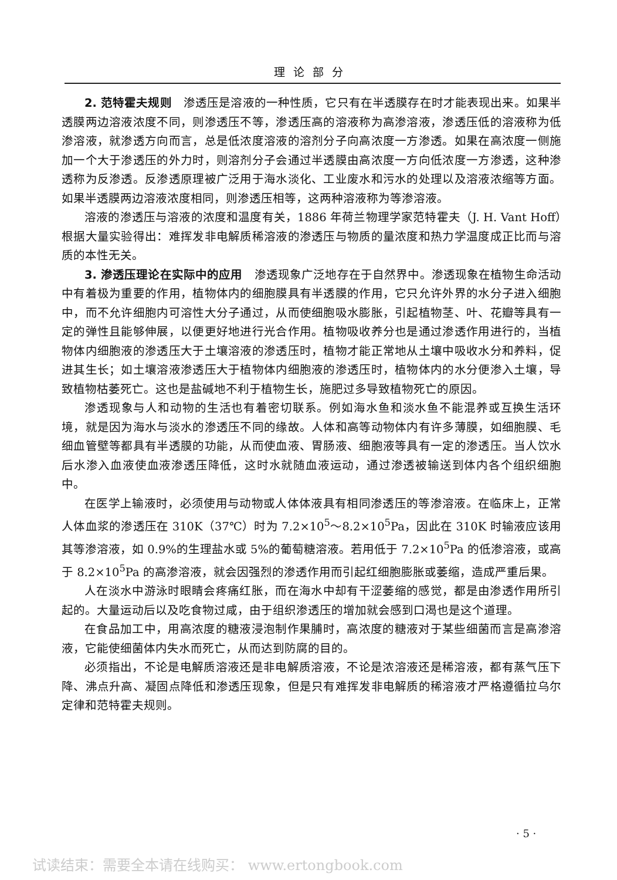理论部分
2. 范特霍夫规则　渗透压是溶液的一种性质，它只有在半透膜存在时才能表现出来。如果半透膜两边溶液浓度不同，则渗透压不等，渗透压高的溶液称为高渗溶液，渗透压低的溶液称为低渗溶液，就渗透方向而言，总是低浓度溶液的溶剂分子向高浓度一方渗透。如果在高浓度一侧施加一个大于渗透压的外力时，则溶剂分子会通过半透膜由高浓度一方向低浓度一方渗透，这种渗透称为反渗透。反渗透原理被广泛用于海水淡化、工业废水和污水的处理以及溶液浓缩等方面。如果半透膜两边溶液浓度相同，则渗透压相等，这两种溶液称为等渗溶液。
溶液的渗透压与溶液的浓度和温度有关，1886 年荷兰物理学家范特霍夫（J. H. Vant Hoff）根据大量实验得出：难挥发非电解质稀溶液的渗透压与物质的量浓度和热力学温度成正比而与溶质的本性无关。
3. 渗透压理论在实际中的应用　渗透现象广泛地存在于自然界中。渗透现象在植物生命活动中有着极为重要的作用，植物体内的细胞膜具有半透膜的作用，它只允许外界的水分子进入细胞中，而不允许细胞内可溶性大分子通过，从而使细胞吸水膨胀，引起植物茎、叶、花瓣等具有一定的弹性且能够伸展，以便更好地进行光合作用。植物吸收养分也是通过渗透作用进行的，当植物体内细胞液的渗透压大于土壤溶液的渗透压时，植物才能正常地从土壤中吸收水分和养料，促进其生长；如土壤溶液渗透压大于植物体内细胞液的渗透压时，植物体内的水分便渗入土壤，导致植物枯萎死亡。这也是盐碱地不利于植物生长，施肥过多导致植物死亡的原因。
渗透现象与人和动物的生活也有着密切联系。例如海水鱼和淡水鱼不能混养或互换生活环境，就是因为海水与淡水的渗透压不同的缘故。人体和高等动物体内有许多薄膜，如细胞膜、毛细血管壁等都具有半透膜的功能，从而使血液、胃肠液、细胞液等具有一定的渗透压。当人饮水后水渗入血液使血液渗透压降低，这时水就随血液运动，通过渗透被输送到体内各个组织细胞中。
在医学上输液时，必须使用与动物或人体体液具有相同渗透压的等渗溶液。在临床上，正常人体血浆的渗透压在 310K（37℃）时为 7.2×10<sup>5</sup>～8.2×10<sup>5</sup>Pa，因此在 310K 时输液应该用其等渗溶液，如 0.9%的生理盐水或 5%的葡萄糖溶液。若用低于 7.2×10<sup>5</sup>Pa 的低渗溶液，或高于 8.2×10<sup>5</sup>Pa 的高渗溶液，就会因强烈的渗透作用而引起红细胞膨胀或萎缩，造成严重后果。
人在淡水中游泳时眼睛会疼痛红胀，而在海水中却有干涩萎缩的感觉，都是由渗透作用所引起的。大量运动后以及吃食物过咸，由于组织渗透压的增加就会感到口渴也是这个道理。
在食品加工中，用高浓度的糖液浸泡制作果脯时，高浓度的糖液对于某些细菌而言是高渗溶液，它能使细菌体内失水而死亡，从而达到防腐的目的。
必须指出，不论是电解质溶液还是非电解质溶液，不论是浓溶液还是稀溶液，都有蒸气压下降、沸点升高、凝固点降低和渗透压现象，但是只有难挥发非电解质的稀溶液才严格遵循拉乌尔定律和范特霍夫规则。
· 5 ·
试读结束：需要全本请在线购买： www.ertongbook.com